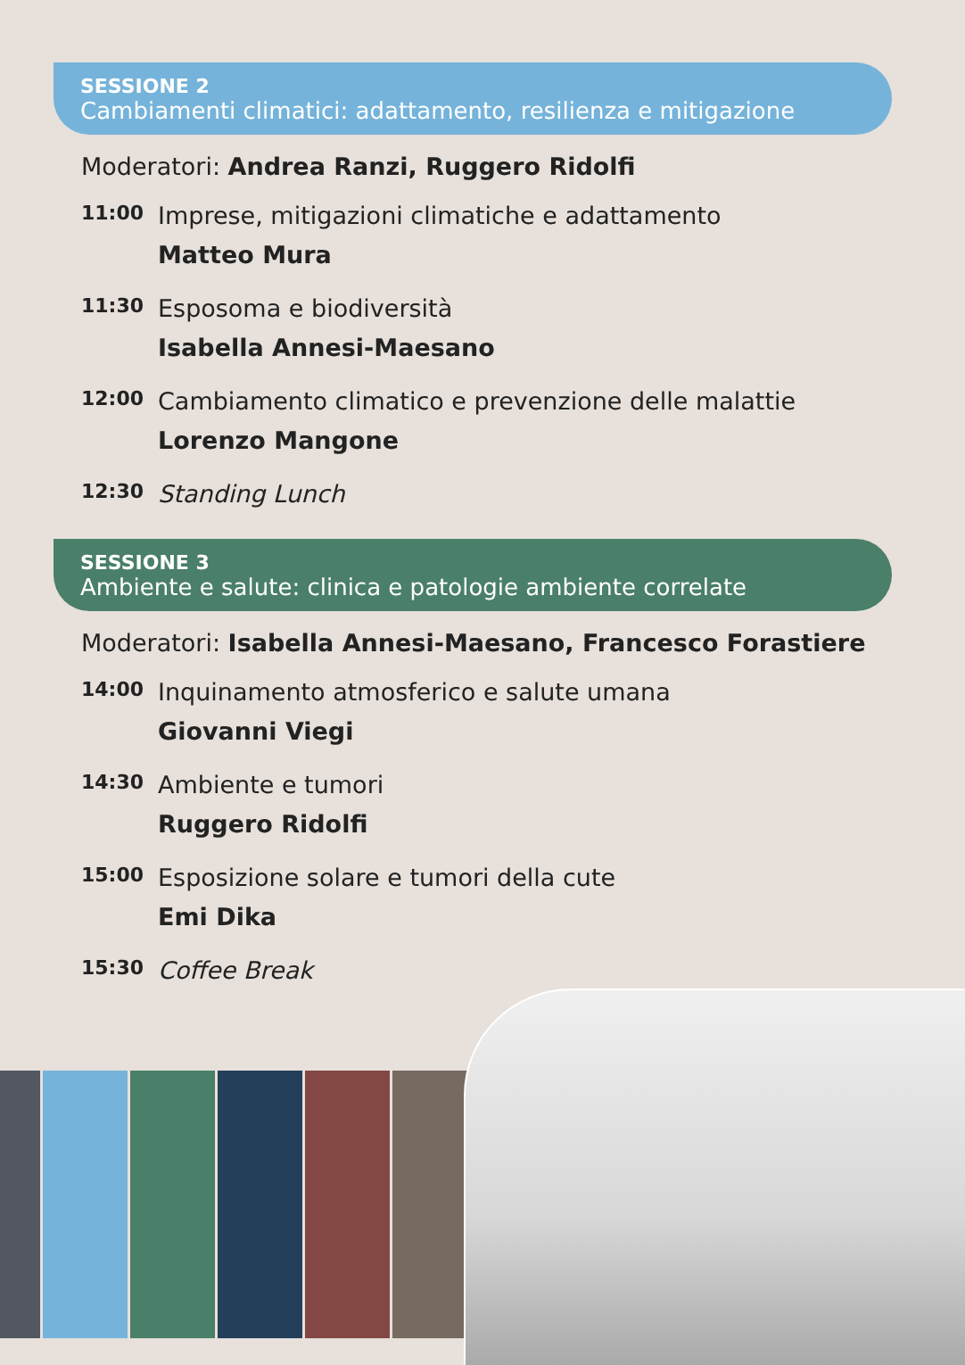SESSIONE 2
Cambiamenti climatici: adattamento, resilienza e mitigazione
Moderatori: Andrea Ranzi, Ruggero Ridolfi
11:00
Imprese, mitigazioni climatiche e adattamento
Matteo Mura
11:30
Esposoma e biodiversità
Isabella Annesi-Maesano
12:00
Cambiamento climatico e prevenzione delle malattie
Lorenzo Mangone
12:30
Standing Lunch
SESSIONE 3
Ambiente e salute: clinica e patologie ambiente correlate
Moderatori: Isabella Annesi-Maesano, Francesco Forastiere
14:00
Inquinamento atmosferico e salute umana
Giovanni Viegi
14:30
Ambiente e tumori
Ruggero Ridolfi
15:00
Esposizione solare e tumori della cute
Emi Dika
15:30
Coffee Break